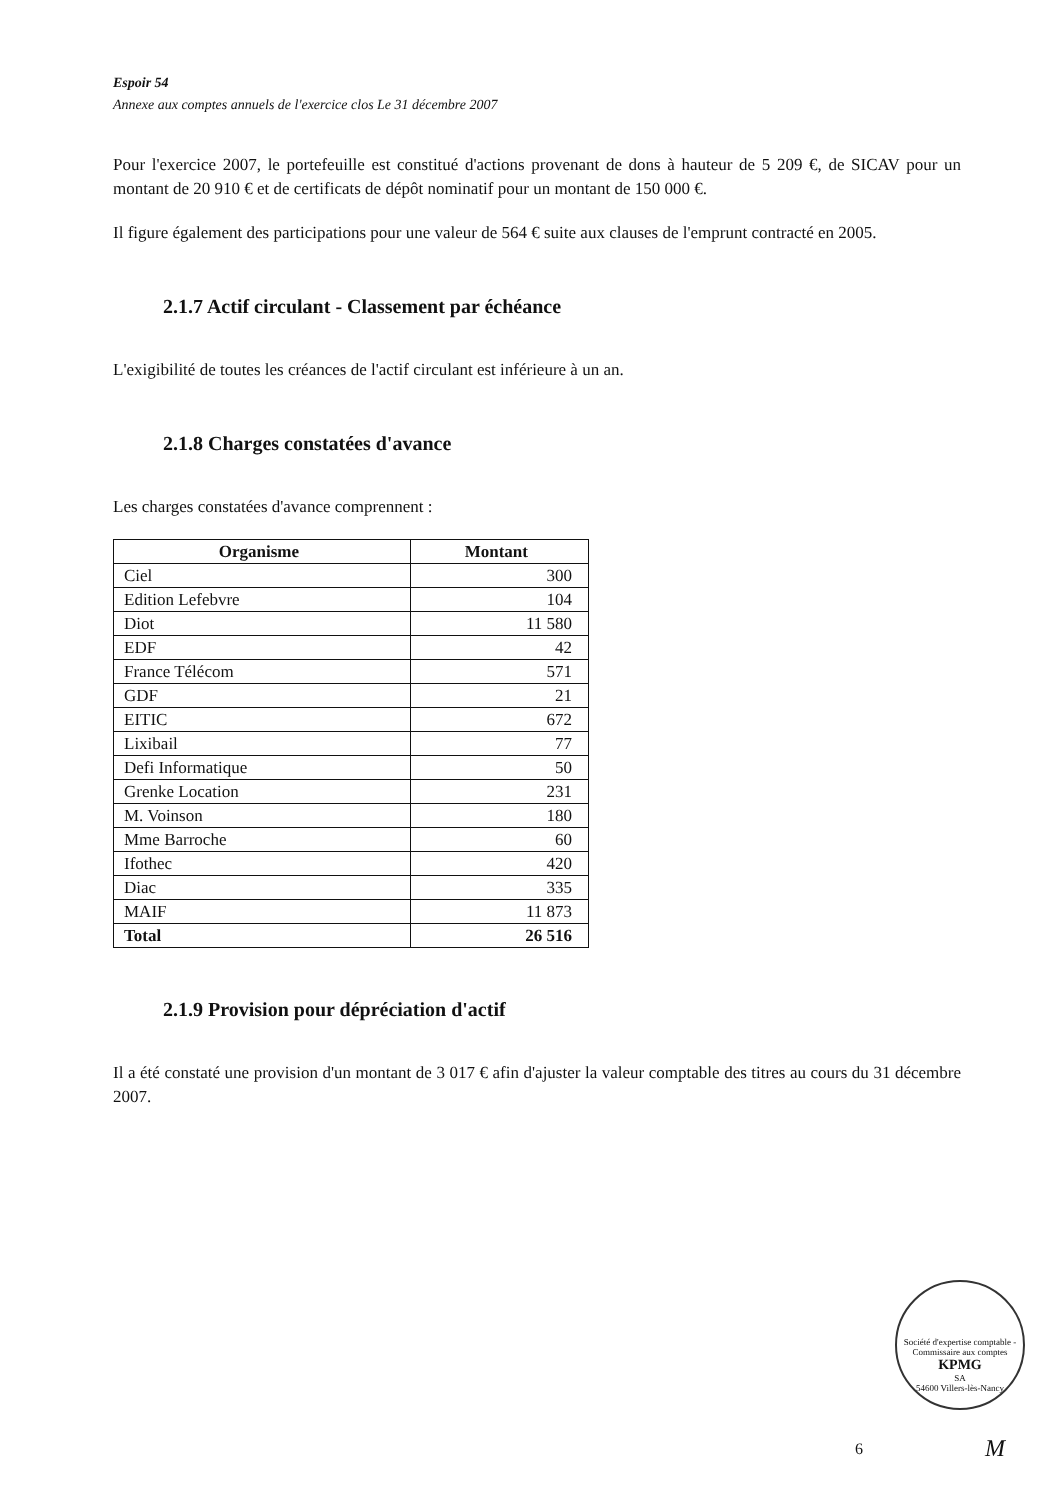Espoir 54
Annexe aux comptes annuels de l'exercice clos Le 31 décembre 2007
Pour l'exercice 2007, le portefeuille est constitué d'actions provenant de dons à hauteur de 5 209 €, de SICAV pour un montant de 20 910 € et de certificats de dépôt nominatif pour un montant de 150 000 €.
Il figure également des participations pour une valeur de 564 € suite aux clauses de l'emprunt contracté en 2005.
2.1.7 Actif circulant - Classement par échéance
L'exigibilité de toutes les créances de l'actif circulant est inférieure à un an.
2.1.8 Charges constatées d'avance
Les charges constatées d'avance comprennent :
| Organisme | Montant |
| --- | --- |
| Ciel | 300 |
| Edition Lefebvre | 104 |
| Diot | 11 580 |
| EDF | 42 |
| France Télécom | 571 |
| GDF | 21 |
| EITIC | 672 |
| Lixibail | 77 |
| Defi Informatique | 50 |
| Grenke Location | 231 |
| M. Voinson | 180 |
| Mme Barroche | 60 |
| Ifothec | 420 |
| Diac | 335 |
| MAIF | 11 873 |
| Total | 26 516 |
2.1.9 Provision pour dépréciation d'actif
Il a été constaté une provision d'un montant de 3 017 € afin d'ajuster la valeur comptable des titres au cours du 31 décembre 2007.
Société d'expertise comptable - Commissaire aux comptes
KPMG
SA
54600 Villers-lès-Nancy
6 M